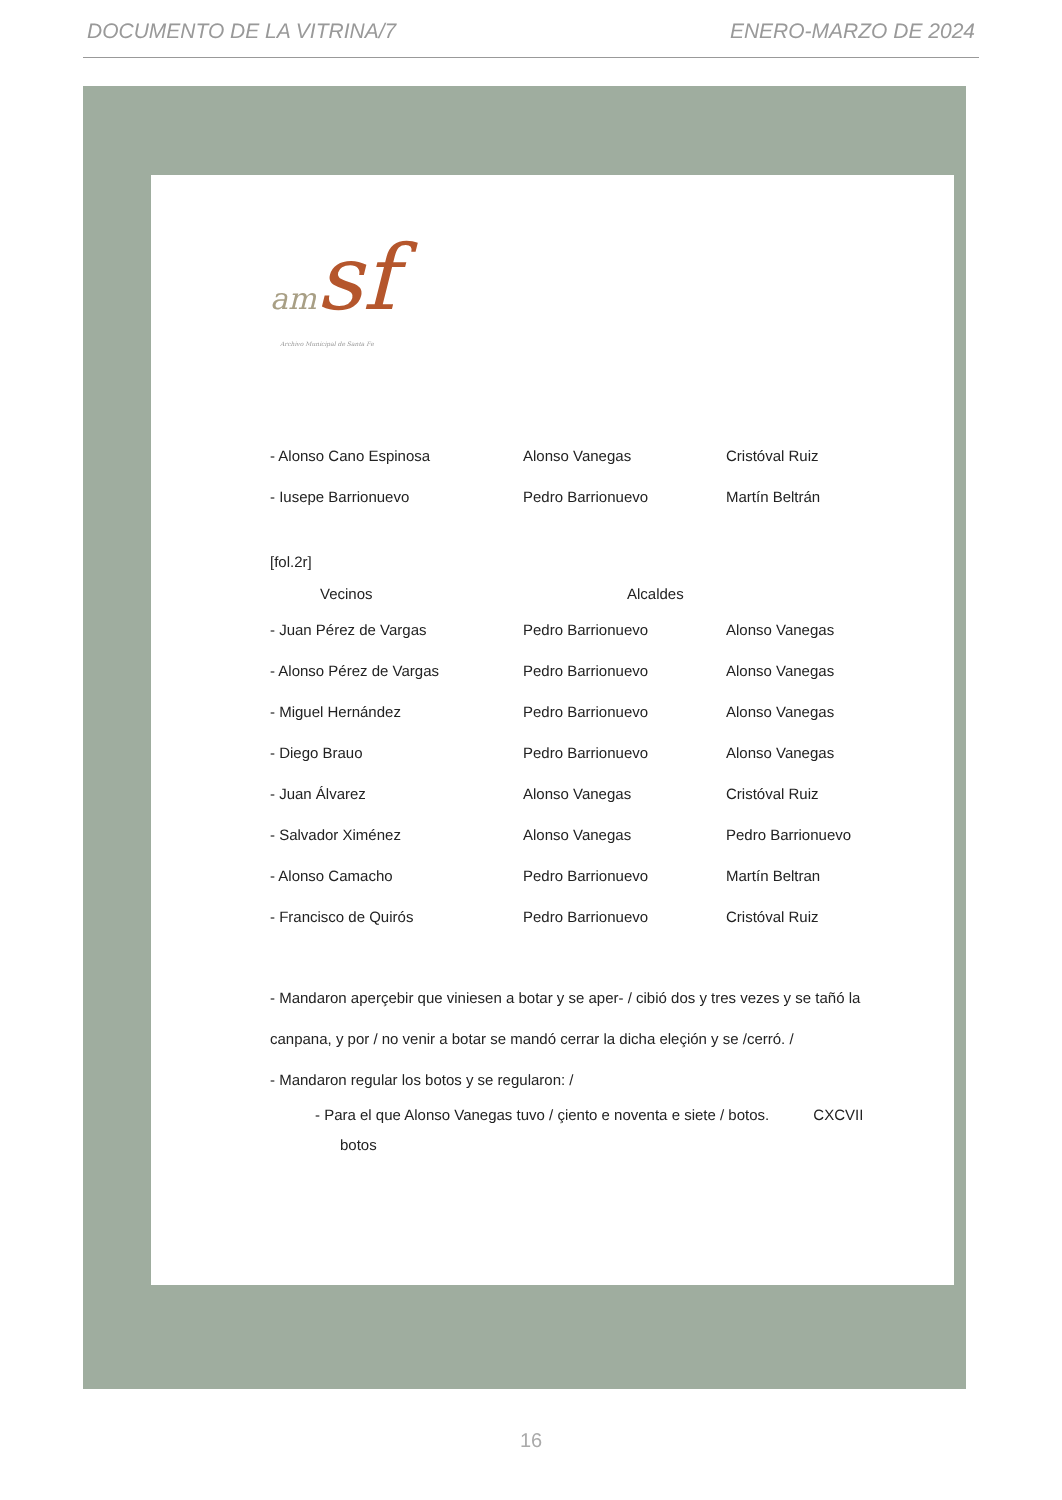DOCUMENTO DE LA VITRINA/7 ENERO-MARZO DE 2024
am sf
Archivo Municipal de Santa Fe
| - Alonso Cano Espinosa | Alonso Vanegas | Cristóval Ruiz |
| - Iusepe Barrionuevo | Pedro Barrionuevo | Martín Beltrán |
[fol.2r]
| Vecinos | Alcaldes | |
| --- | --- | --- |
| - Juan Pérez de Vargas | Pedro Barrionuevo | Alonso Vanegas |
| - Alonso Pérez de Vargas | Pedro Barrionuevo | Alonso Vanegas |
| - Miguel Hernández | Pedro Barrionuevo | Alonso Vanegas |
| - Diego Brauo | Pedro Barrionuevo | Alonso Vanegas |
| - Juan Álvarez | Alonso Vanegas | Cristóval Ruiz |
| - Salvador Ximénez | Alonso Vanegas | Pedro Barrionuevo |
| - Alonso Camacho | Pedro Barrionuevo | Martín Beltran |
| - Francisco de Quirós | Pedro Barrionuevo | Cristóval Ruiz |
- Mandaron aperçebir que viniesen a botar y se aper- / cibió dos y tres vezes y se tañó la canpana, y por / no venir a botar se mandó cerrar la dicha eleçión y se /cerró. /
- Mandaron regular los botos y se regularon: /
- Para el que Alonso Vanegas tuvo / çiento e noventa e siete / botos. CXCVII
botos
16